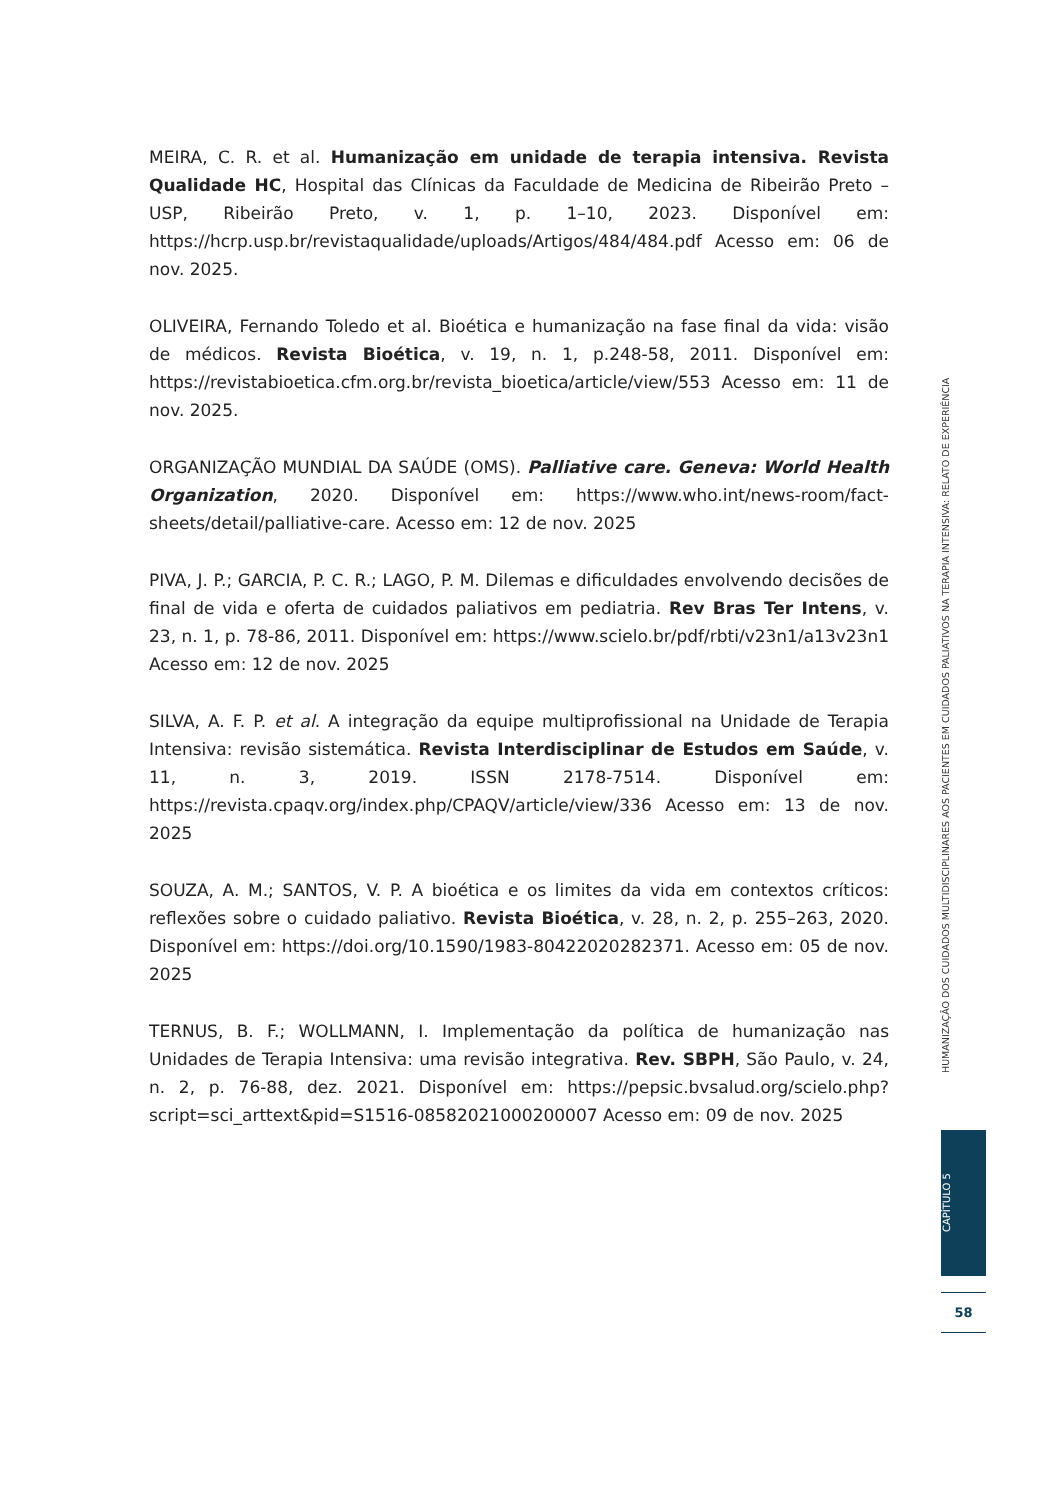MEIRA, C. R. et al. Humanização em unidade de terapia intensiva. Revista Qualidade HC, Hospital das Clínicas da Faculdade de Medicina de Ribeirão Preto – USP, Ribeirão Preto, v. 1, p. 1–10, 2023. Disponível em: https://hcrp.usp.br/revistaqualidade/uploads/Artigos/484/484.pdf Acesso em: 06 de nov. 2025.
OLIVEIRA, Fernando Toledo et al. Bioética e humanização na fase final da vida: visão de médicos. Revista Bioética, v. 19, n. 1, p.248-58, 2011. Disponível em: https://revistabioetica.cfm.org.br/revista_bioetica/article/view/553 Acesso em: 11 de nov. 2025.
ORGANIZAÇÃO MUNDIAL DA SAÚDE (OMS). Palliative care. Geneva: World Health Organization, 2020. Disponível em: https://www.who.int/news-room/fact-sheets/detail/palliative-care. Acesso em: 12 de nov. 2025
PIVA, J. P.; GARCIA, P. C. R.; LAGO, P. M. Dilemas e dificuldades envolvendo decisões de final de vida e oferta de cuidados paliativos em pediatria. Rev Bras Ter Intens, v. 23, n. 1, p. 78-86, 2011. Disponível em: https://www.scielo.br/pdf/rbti/v23n1/a13v23n1 Acesso em: 12 de nov. 2025
SILVA, A. F. P. et al. A integração da equipe multiprofissional na Unidade de Terapia Intensiva: revisão sistemática. Revista Interdisciplinar de Estudos em Saúde, v. 11, n. 3, 2019. ISSN 2178-7514. Disponível em: https://revista.cpaqv.org/index.php/CPAQV/article/view/336 Acesso em: 13 de nov. 2025
SOUZA, A. M.; SANTOS, V. P. A bioética e os limites da vida em contextos críticos: reflexões sobre o cuidado paliativo. Revista Bioética, v. 28, n. 2, p. 255–263, 2020. Disponível em: https://doi.org/10.1590/1983-80422020282371. Acesso em: 05 de nov. 2025
TERNUS, B. F.; WOLLMANN, I. Implementação da política de humanização nas Unidades de Terapia Intensiva: uma revisão integrativa. Rev. SBPH, São Paulo, v. 24, n. 2, p. 76-88, dez. 2021. Disponível em: https://pepsic.bvsalud.org/scielo.php?script=sci_arttext&pid=S1516-08582021000200007 Acesso em: 09 de nov. 2025
HUMANIZAÇÃO DOS CUIDADOS MULTIDISCIPLINARES AOS PACIENTES EM CUIDADOS PALIATIVOS NA TERAPIA INTENSIVA: RELATO DE EXPERIÊNCIA
CAPÍTULO 5
58